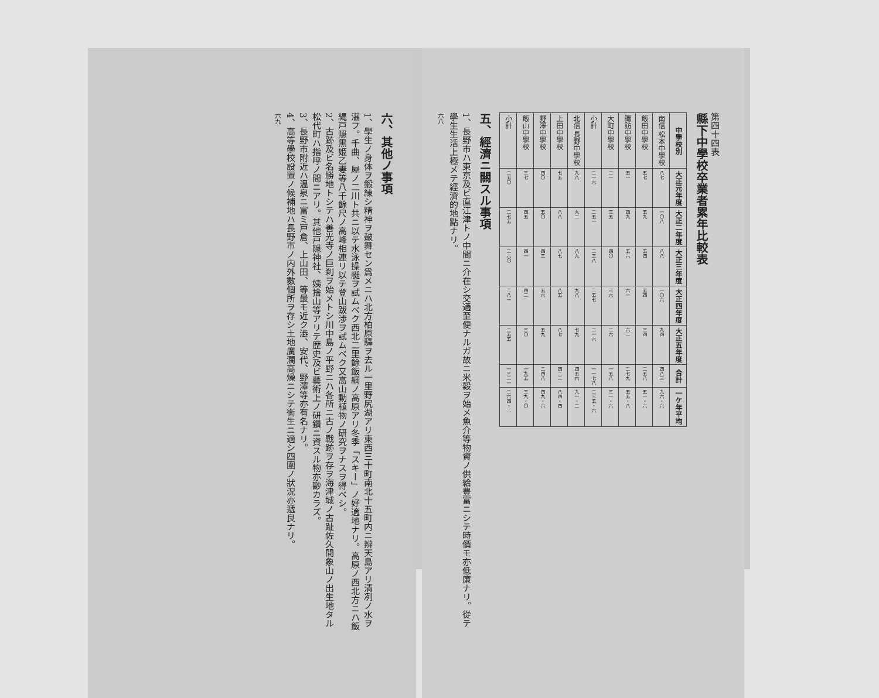第四十四表
縣下中學校卒業者累年比較表
| 中學校別 | 大正元年度 | 大正二年度 | 大正三年度 | 大正四年度 | 大正五年度 | 合計 | 一ケ年平均 |
| --- | --- | --- | --- | --- | --- | --- | --- |
| 南信 松本中學校 | 八七 | 一〇八 | 八八 | 一〇六 | 九四 | 四八三 | 九六・六 |
| 飯田中學校 | 五七 | 五九 | 五四 | 五四 | 三四 | 二五八 | 五一・六 |
| 諏訪中學校 | 五一 | 四九 | 五六 | 六一 | 六二 | 二七九 | 五五・八 |
| 大町中學校 | 二一 | 三五 | 四〇 | 三六 | 二六 | 一五八 | 三一・六 |
| 小計 | 二一六 | 二五一 | 二三八 | 二五七 | 二一六 | 一一七八 | 二三五・六 |
| 北信 長野中學校 | 九八 | 九二 | 八九 | 九八 | 七九 | 四五六 | 九一・二 |
| 上田中學校 | 七五 | 八八 | 八七 | 八五 | 八七 | 四二二 | 八四・四 |
| 野澤中學校 | 四〇 | 五〇 | 四三 | 五六 | 五九 | 二四八 | 四九・六 |
| 飯山中學校 | 三七 | 四五 | 四一 | 四二 | 三〇 | 一九五 | 三九・〇 |
| 小計 | 二五〇 | 二七五 | 二六〇 | 二八一 | 二五五 | 一三二一 | 二六四・二 |
五、經濟ニ關スル事項
1、長野市ハ東京及ビ直江津トノ中間ニ介在シ交通至便ナルガ故ニ米穀ヲ始メ魚介等物資ノ供給豊富ニシテ時價モ亦低廉ナリ。從テ學生生活上極メテ經濟的地點ナリ。
六八
六、其他ノ事項
1、學生ノ身体ヲ鍛練シ精神ヲ皷舞セン爲メニハ北方柏原驛ヲ去ル一里野尻湖アリ東西三十町南北十五町内ニ辨天島アリ清冽ノ水ヲ湛フ。千曲、犀ノ二川ト共ニ以テ水泳操艇ヲ試ムベク西北二里餘飯綱ノ高原アリ冬季「スキー」ノ好適地ナリ。高原ノ西北方ニハ飯縄戸隠黒姫乙妻等八千餘尺ノ高峰相連リ以テ登山跋渉ヲ試ムベク又高山動植物ノ研究ヲナスヲ得ベシ。
2、古跡及ビ名勝地トシテハ善光寺ノ巨刹ヲ始メトシ川中島ノ平野ニハ各所ニ古ノ戰跡ヲ存ヲ海津城ノ古趾佐久間象山ノ出生地タル松代町ハ指呼ノ間ニアリ。其他戸隠神社、姨捨山等アリテ歴史及ビ藝術上ノ研鑽ニ資スル物亦尠カラズ。
3、長野市附近ハ温泉ニ富ミ戸倉、上山田、等最モ近ク澁、安代、野澤等亦有名ナリ。
4、高等學校設置ノ候補地ハ長野市ノ内外數個所ヲ存シ土地廣濶高燥ニシテ衞生ニ適シ四圍ノ狀況亦遞良ナリ。
六九